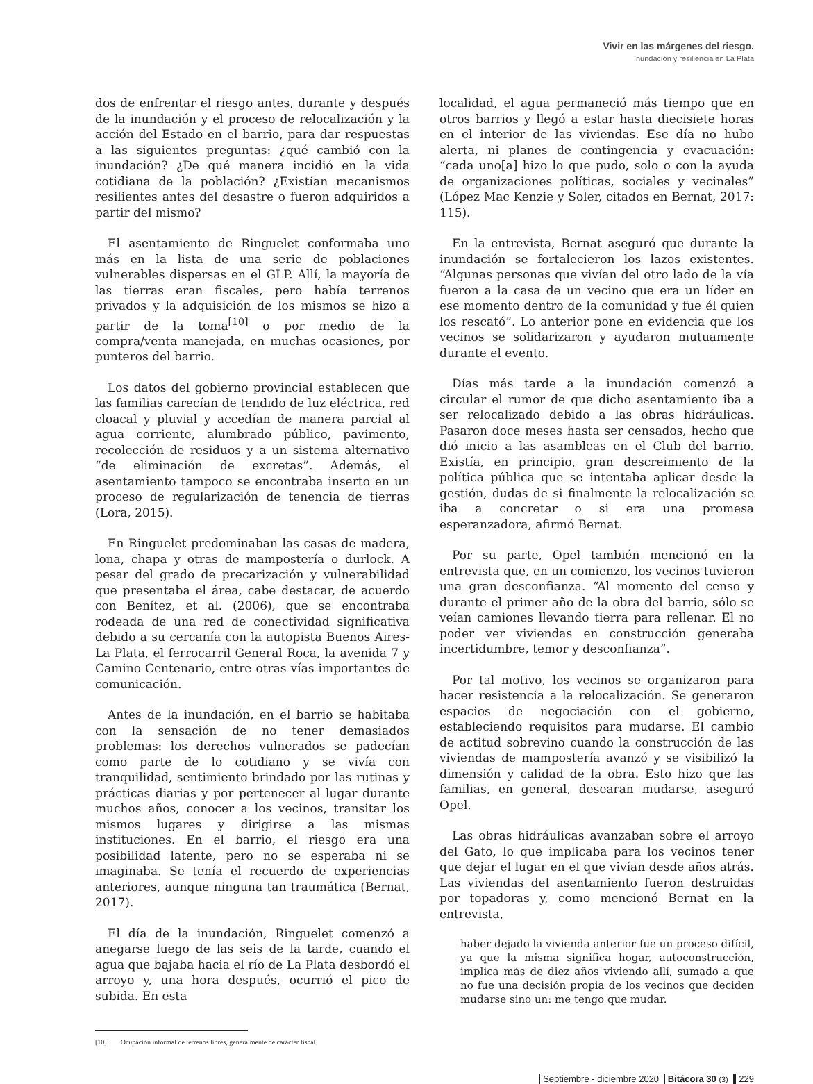Vivir en las márgenes del riesgo.
Inundación y resiliencia en La Plata
dos de enfrentar el riesgo antes, durante y después de la inundación y el proceso de relocalización y la acción del Estado en el barrio, para dar respuestas a las siguientes preguntas: ¿qué cambió con la inundación? ¿De qué manera incidió en la vida cotidiana de la población? ¿Existían mecanismos resilientes antes del desastre o fueron adquiridos a partir del mismo?
El asentamiento de Ringuelet conformaba uno más en la lista de una serie de poblaciones vulnerables dispersas en el GLP. Allí, la mayoría de las tierras eran fiscales, pero había terrenos privados y la adquisición de los mismos se hizo a partir de la toma<sup>[10]</sup> o por medio de la compra/venta manejada, en muchas ocasiones, por punteros del barrio.
Los datos del gobierno provincial establecen que las familias carecían de tendido de luz eléctrica, red cloacal y pluvial y accedían de manera parcial al agua corriente, alumbrado público, pavimento, recolección de residuos y a un sistema alternativo “de eliminación de excretas”. Además, el asentamiento tampoco se encontraba inserto en un proceso de regularización de tenencia de tierras (Lora, 2015).
En Ringuelet predominaban las casas de madera, lona, chapa y otras de mampostería o durlock. A pesar del grado de precarización y vulnerabilidad que presentaba el área, cabe destacar, de acuerdo con Benítez, et al. (2006), que se encontraba rodeada de una red de conectividad significativa debido a su cercanía con la autopista Buenos Aires-La Plata, el ferrocarril General Roca, la avenida 7 y Camino Centenario, entre otras vías importantes de comunicación.
Antes de la inundación, en el barrio se habitaba con la sensación de no tener demasiados problemas: los derechos vulnerados se padecían como parte de lo cotidiano y se vivía con tranquilidad, sentimiento brindado por las rutinas y prácticas diarias y por pertenecer al lugar durante muchos años, conocer a los vecinos, transitar los mismos lugares y dirigirse a las mismas instituciones. En el barrio, el riesgo era una posibilidad latente, pero no se esperaba ni se imaginaba. Se tenía el recuerdo de experiencias anteriores, aunque ninguna tan traumática (Bernat, 2017).
El día de la inundación, Ringuelet comenzó a anegarse luego de las seis de la tarde, cuando el agua que bajaba hacia el río de La Plata desbordó el arroyo y, una hora después, ocurrió el pico de subida. En esta
[10] Ocupación informal de terrenos libres, generalmente de carácter fiscal.
localidad, el agua permaneció más tiempo que en otros barrios y llegó a estar hasta diecisiete horas en el interior de las viviendas. Ese día no hubo alerta, ni planes de contingencia y evacuación: “cada uno[a] hizo lo que pudo, solo o con la ayuda de organizaciones políticas, sociales y vecinales” (López Mac Kenzie y Soler, citados en Bernat, 2017: 115).
En la entrevista, Bernat aseguró que durante la inundación se fortalecieron los lazos existentes. “Algunas personas que vivían del otro lado de la vía fueron a la casa de un vecino que era un líder en ese momento dentro de la comunidad y fue él quien los rescató”. Lo anterior pone en evidencia que los vecinos se solidarizaron y ayudaron mutuamente durante el evento.
Días más tarde a la inundación comenzó a circular el rumor de que dicho asentamiento iba a ser relocalizado debido a las obras hidráulicas. Pasaron doce meses hasta ser censados, hecho que dió inicio a las asambleas en el Club del barrio. Existía, en principio, gran descreimiento de la política pública que se intentaba aplicar desde la gestión, dudas de si finalmente la relocalización se iba a concretar o si era una promesa esperanzadora, afirmó Bernat.
Por su parte, Opel también mencionó en la entrevista que, en un comienzo, los vecinos tuvieron una gran desconfianza. “Al momento del censo y durante el primer año de la obra del barrio, sólo se veían camiones llevando tierra para rellenar. El no poder ver viviendas en construcción generaba incertidumbre, temor y desconfianza”.
Por tal motivo, los vecinos se organizaron para hacer resistencia a la relocalización. Se generaron espacios de negociación con el gobierno, estableciendo requisitos para mudarse. El cambio de actitud sobrevino cuando la construcción de las viviendas de mampostería avanzó y se visibilizó la dimensión y calidad de la obra. Esto hizo que las familias, en general, desearan mudarse, aseguró Opel.
Las obras hidráulicas avanzaban sobre el arroyo del Gato, lo que implicaba para los vecinos tener que dejar el lugar en el que vivían desde años atrás. Las viviendas del asentamiento fueron destruidas por topadoras y, como mencionó Bernat en la entrevista,
haber dejado la vivienda anterior fue un proceso difícil, ya que la misma significa hogar, autoconstrucción, implica más de diez años viviendo allí, sumado a que no fue una decisión propia de los vecinos que deciden mudarse sino un: me tengo que mudar.
Septiembre - diciembre 2020 Bitácora 30 (3) 229